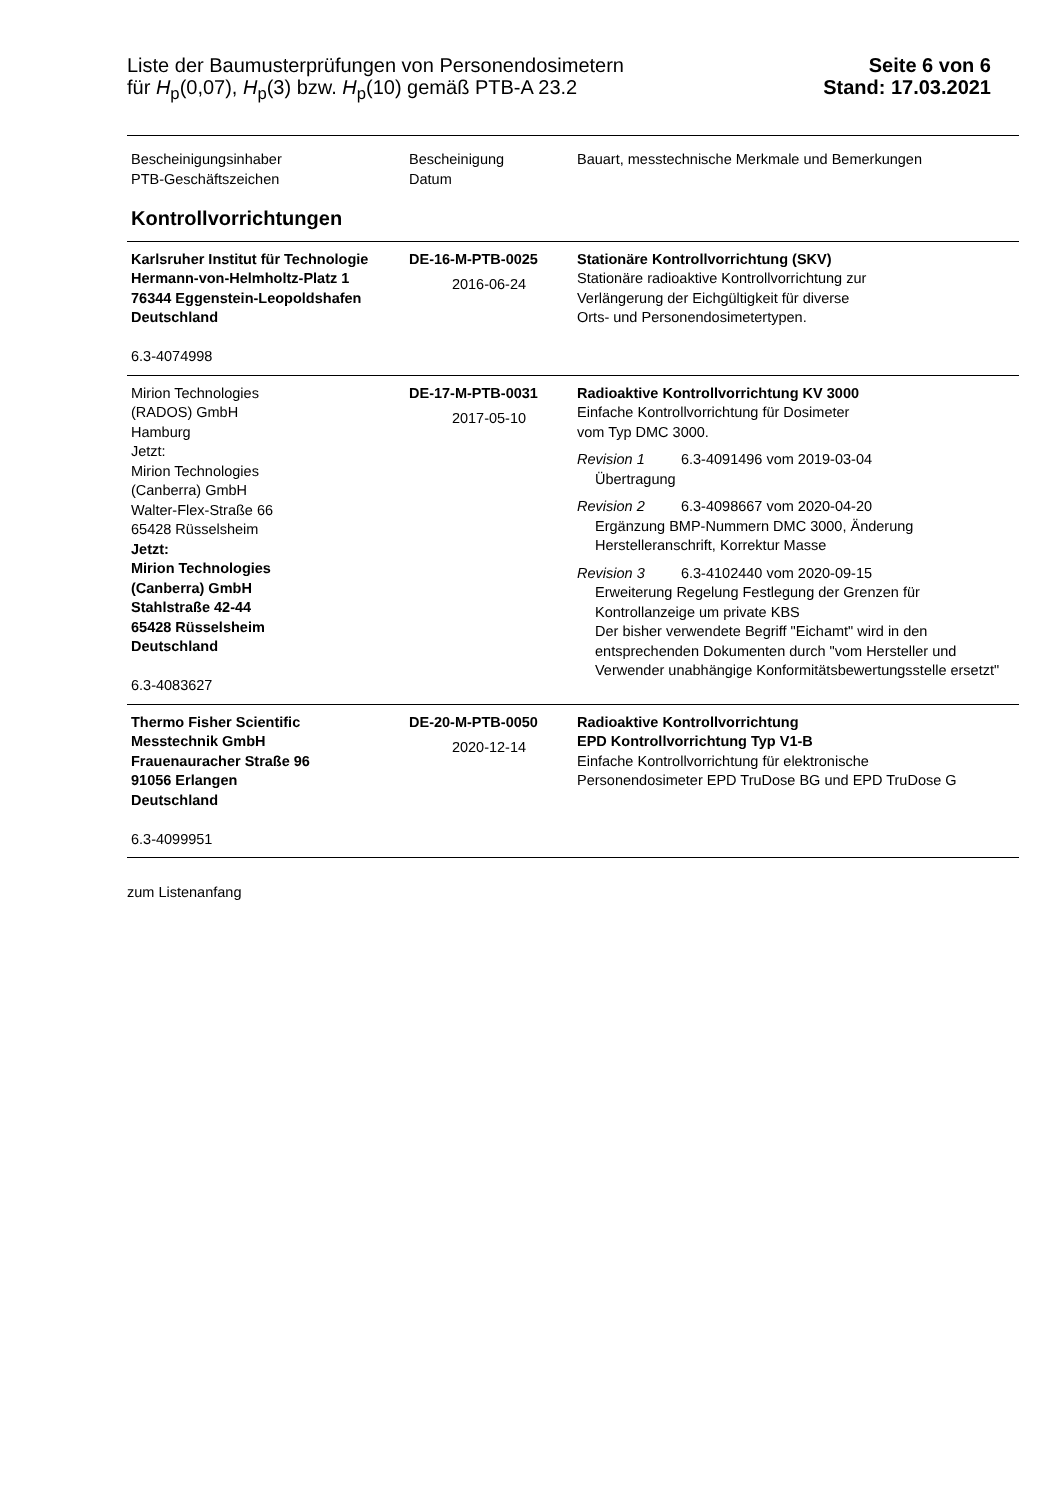Liste der Baumusterprüfungen von Personendosimetern
für H<sub>p</sub>(0,07), H<sub>p</sub>(3) bzw. H<sub>p</sub>(10) gemäß PTB-A 23.2
Seite 6 von 6
Stand: 17.03.2021
| Bescheinigungsinhaber PTB-Geschäftszeichen | Bescheinigung Datum | Bauart, messtechnische Merkmale und Bemerkungen |
| --- | --- | --- |
| Kontrollvorrichtungen | | |
| Karlsruher Institut für Technologie Hermann-von-Helmholtz-Platz 1 76344 Eggenstein-Leopoldshafen Deutschland 6.3-4074998 | DE-16-M-PTB-0025 2016-06-24 | Stationäre Kontrollvorrichtung (SKV) Stationäre radioaktive Kontrollvorrichtung zur Verlängerung der Eichgültigkeit für diverse Orts- und Personendosimetertypen. |
| Mirion Technologies (RADOS) GmbH Hamburg Jetzt: Mirion Technologies (Canberra) GmbH Walter-Flex-Straße 66 65428 Rüsselsheim Jetzt: Mirion Technologies (Canberra) GmbH Stahlstraße 42-44 65428 Rüsselsheim Deutschland 6.3-4083627 | DE-17-M-PTB-0031 2017-05-10 | Radioaktive Kontrollvorrichtung KV 3000 Einfache Kontrollvorrichtung für Dosimeter vom Typ DMC 3000. Revision 1 6.3-4091496 vom 2019-03-04 Übertragung Revision 2 6.3-4098667 vom 2020-04-20 Ergänzung BMP-Nummern DMC 3000, Änderung Herstelleranschrift, Korrektur Masse Revision 3 6.3-4102440 vom 2020-09-15 Erweiterung Regelung Festlegung der Grenzen für Kontrollanzeige um private KBS Der bisher verwendete Begriff "Eichamt" wird in den entsprechenden Dokumenten durch "vom Hersteller und Verwender unabhängige Konformitätsbewertungsstelle ersetzt" |
| Thermo Fisher Scientific Messtechnik GmbH Frauenauracher Straße 96 91056 Erlangen Deutschland 6.3-4099951 | DE-20-M-PTB-0050 2020-12-14 | Radioaktive Kontrollvorrichtung EPD Kontrollvorrichtung Typ V1-B Einfache Kontrollvorrichtung für elektronische Personendosimeter EPD TruDose BG und EPD TruDose G |
zum Listenanfang